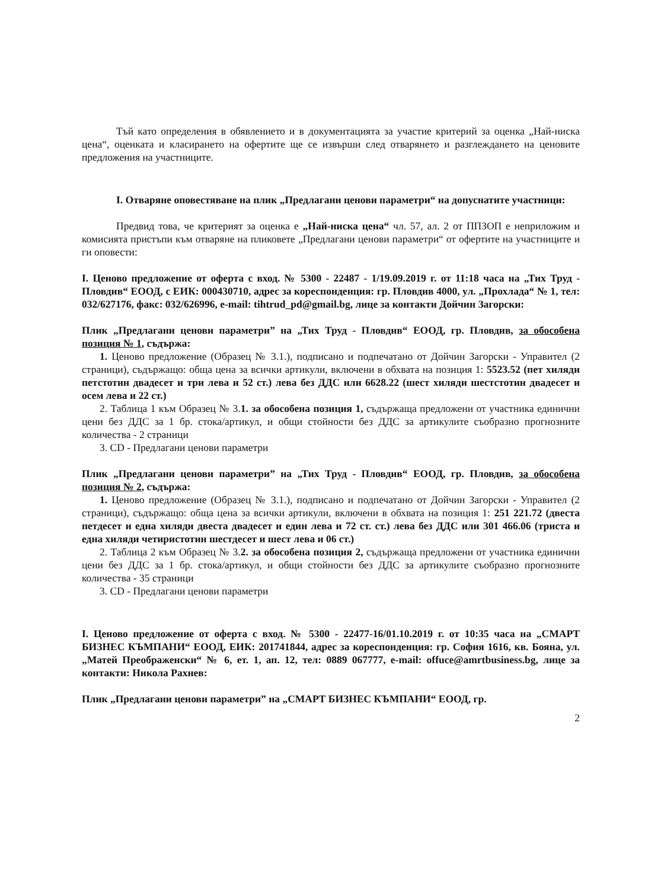Тъй като определения в обявлението и в документацията за участие критерий за оценка „Най-ниска цена“, оценката и класирането на офертите ще се извърши след отварянето и разглеждането на ценовите предложения на участниците.
I. Отваряне оповестяване на плик „Предлагани ценови параметри“ на допуснатите участници:
Предвид това, че критерият за оценка е „Най-ниска цена“ чл. 57, ал. 2 от ППЗОП е неприложим и комисията пристъпи към отваряне на пликовете „Предлагани ценови параметри“ от офертите на участниците и ги оповести:
I. Ценово предложение от оферта с вход. № 5300 - 22487 - 1/19.09.2019 г. от 11:18 часа на „Тих Труд - Пловдив“ ЕООД, с ЕИК: 000430710, адрес за кореспонденция: гр. Пловдив 4000, ул. „Прохлада“ № 1, тел: 032/627176, факс: 032/626996, e-mail: tihtrud_pd@gmail.bg, лице за контакти Дойчин Загорски:
Плик „Предлагани ценови параметри” на „Тих Труд - Пловдив“ ЕООД, гр. Пловдив, за обособена позиция № 1, съдържа:
1. Ценово предложение (Образец № 3.1.), подписано и подпечатано от Дойчин Загорски - Управител (2 страници), съдържащо: обща цена за всички артикули, включени в обхвата на позиция 1: 5523.52 (пет хиляди петстотин двадесет и три лева и 52 ст.) лева без ДДС или 6628.22 (шест хиляди шестстотин двадесет и осем лева и 22 ст.)
2. Таблица 1 към Образец № 3.1. за обособена позиция 1, съдържаща предложени от участника единични цени без ДДС за 1 бр. стока/артикул, и общи стойности без ДДС за артикулите съобразно прогнозните количества - 2 страници
3. CD - Предлагани ценови параметри
Плик „Предлагани ценови параметри” на „Тих Труд - Пловдив“ ЕООД, гр. Пловдив, за обособена позиция № 2, съдържа:
1. Ценово предложение (Образец № 3.1.), подписано и подпечатано от Дойчин Загорски - Управител (2 страници), съдържащо: обща цена за всички артикули, включени в обхвата на позиция 1: 251 221.72 (двеста петдесет и една хиляди двеста двадесет и един лева и 72 ст. ст.) лева без ДДС или 301 466.06 (триста и една хиляди четиристотин шестдесет и шест лева и 06 ст.)
2. Таблица 2 към Образец № 3.2. за обособена позиция 2, съдържаща предложени от участника единични цени без ДДС за 1 бр. стока/артикул, и общи стойности без ДДС за артикулите съобразно прогнозните количества - 35 страници
3. CD - Предлагани ценови параметри
I. Ценово предложение от оферта с вход. № 5300 - 22477-16/01.10.2019 г. от 10:35 часа на „СМАРТ БИЗНЕС КЪМПАНИ“ ЕООД, ЕИК: 201741844, адрес за кореспонденция: гр. София 1616, кв. Бояна, ул. „Матей Преображенски“ № 6, ет. 1, ап. 12, тел: 0889 067777, e-mail: offuce@amrtbusiness.bg, лице за контакти: Никола Рахнев:
Плик „Предлагани ценови параметри” на „СМАРТ БИЗНЕС КЪМПАНИ“ ЕООД, гр.
2